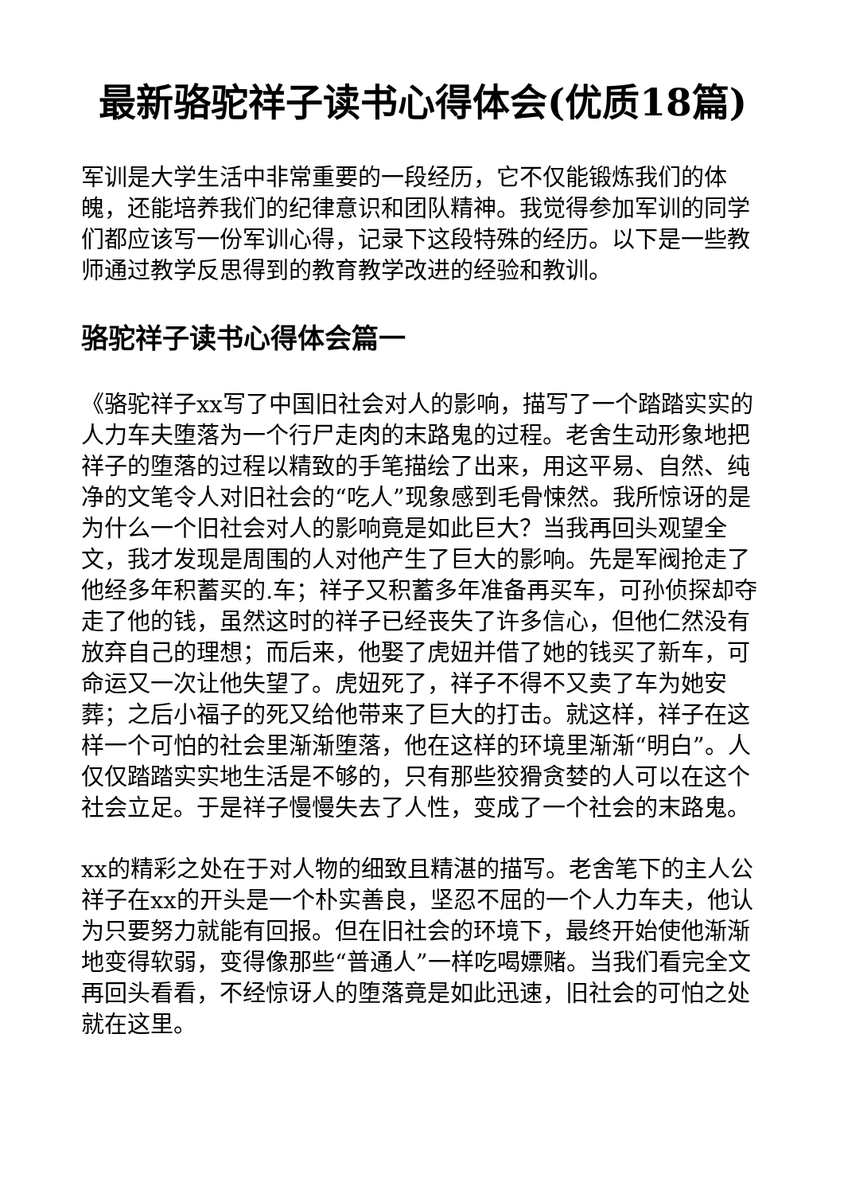最新骆驼祥子读书心得体会(优质18篇)
军训是大学生活中非常重要的一段经历，它不仅能锻炼我们的体魄，还能培养我们的纪律意识和团队精神。我觉得参加军训的同学们都应该写一份军训心得，记录下这段特殊的经历。以下是一些教师通过教学反思得到的教育教学改进的经验和教训。
骆驼祥子读书心得体会篇一
《骆驼祥子xx写了中国旧社会对人的影响，描写了一个踏踏实实的人力车夫堕落为一个行尸走肉的末路鬼的过程。老舍生动形象地把祥子的堕落的过程以精致的手笔描绘了出来，用这平易、自然、纯净的文笔令人对旧社会的“吃人”现象感到毛骨悚然。我所惊讶的是为什么一个旧社会对人的影响竟是如此巨大？当我再回头观望全文，我才发现是周围的人对他产生了巨大的影响。先是军阀抢走了他经多年积蓄买的.车；祥子又积蓄多年准备再买车，可孙侦探却夺走了他的钱，虽然这时的祥子已经丧失了许多信心，但他仁然没有放弃自己的理想；而后来，他娶了虎妞并借了她的钱买了新车，可命运又一次让他失望了。虎妞死了，祥子不得不又卖了车为她安葬；之后小福子的死又给他带来了巨大的打击。就这样，祥子在这样一个可怕的社会里渐渐堕落，他在这样的环境里渐渐“明白”。人仅仅踏踏实实地生活是不够的，只有那些狡猾贪婪的人可以在这个社会立足。于是祥子慢慢失去了人性，变成了一个社会的末路鬼。
xx的精彩之处在于对人物的细致且精湛的描写。老舍笔下的主人公祥子在xx的开头是一个朴实善良，坚忍不屈的一个人力车夫，他认为只要努力就能有回报。但在旧社会的环境下，最终开始使他渐渐地变得软弱，变得像那些“普通人”一样吃喝嫖赌。当我们看完全文再回头看看，不经惊讶人的堕落竟是如此迅速，旧社会的可怕之处就在这里。